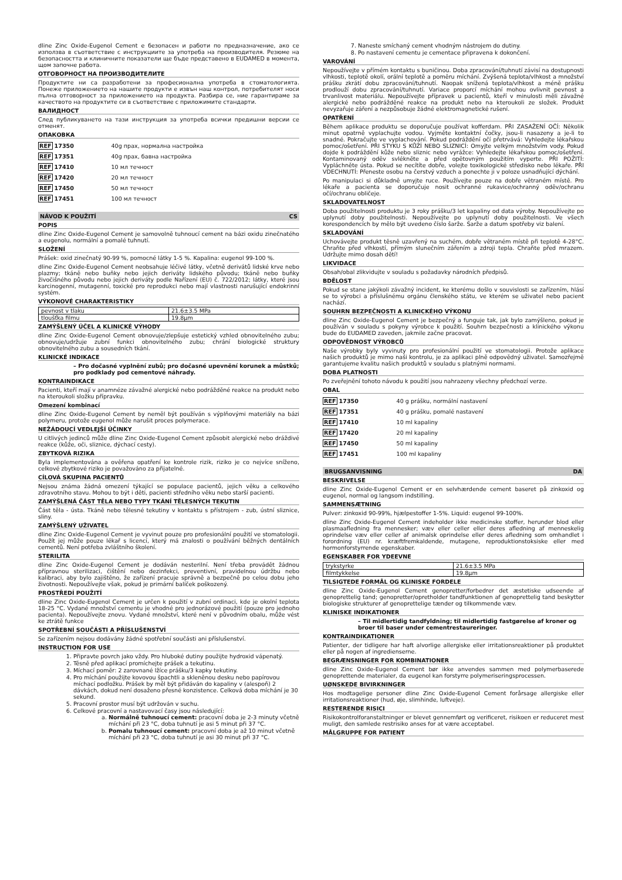dline Zinc Oxide-Eugenol Cement е безопасен и работи по предназначение, ако се използва в съответствие с инструкциите за употреба на производителя. Резюме на безопасността и клиничните показатели ще бъде представено в EUDAMED в момента, щом започне работа.
ОТГОВОРНОСТ НА ПРОИЗВОДИТЕЛИТЕ
Продуктите ни са разработени за професионална употреба в стоматологията. Понеже приложението на нашите продукти е извън наш контрол, потребителят носи пълна отговорност за приложението на продукта. Разбира се, ние гарантираме за качеството на продуктите си в съответствие с приложимите стандарти.
ВАЛИДНОСТ
След публикуването на тази инструкция за употреба всички предишни версии се отменят.
ОПАКОВКА
| REF 17350 | 40g прах, нормална настройка |
| REF 17351 | 40g прах, бавна настройка |
| REF 17410 | 10 мл течност |
| REF 17420 | 20 мл течност |
| REF 17450 | 50 мл течност |
| REF 17451 | 100 мл течност |
NÁVOD K POUŽITÍ CS
POPIS
dline Zinc Oxide-Eugenol Cement je samovolně tuhnoucí cement na bázi oxidu zinečnatého a eugenolu, normální a pomalé tuhnutí.
SLOŽENÍ
Prášek: oxid zinečnatý 90-99 %, pomocné látky 1-5 %. Kapalina: eugenol 99-100 %.
dline Zinc Oxide-Eugenol Cement neobsahuje léčivé látky, včetně derivátů lidské krve nebo plazmy; tkáně nebo buňky nebo jejich deriváty lidského původu; tkáně nebo buňky živočišného původu nebo jejich deriváty podle Nařízení (EU) č. 722/2012; látky, které jsou karcinogenní, mutagenní, toxické pro reprodukci nebo mají vlastnosti narušující endokrinní systém.
VÝKONOVÉ CHARAKTERISTIKY
| pevnost v tlaku | 21.6±3.5 MPa |
| tloušťka filmu | 19.8µm |
ZAMÝŠLENÝ ÚČEL A KLINICKÉ VÝHODY
dline Zinc Oxide-Eugenol Cement obnovuje/zlepšuje estetický vzhled obnovitelného zubu; obnovuje/udržuje zubní funkci obnovitelného zubu; chrání biologické struktury obnovitelného zubu a sousedních tkání.
KLINICKÉ INDIKACE
– Pro dočasné vyplnění zubů; pro dočasné upevnění korunek a můstků; pro podklady pod cementové náhrady.
KONTRAINDIKACE
Pacienti, kteří mají v anamnéze závažné alergické nebo podrážděné reakce na produkt nebo na kteroukoli složku přípravku.
Omezení kombinací
dline Zinc Oxide-Eugenol Cement by neměl být používán s výplňovými materiály na bázi polymeru, protože eugenol může narušit proces polymerace.
NEŽÁDOUCÍ VEDLEJŠÍ ÚČINKY
U citlivých jedinců může dline Zinc Oxide-Eugenol Cement způsobit alergické nebo dráždivé reakce (kůže, oči, sliznice, dýchací cesty).
ZBYTKOVÁ RIZIKA
Byla implementována a ověřena opatření ke kontrole rizik, riziko je co nejvíce sníženo, celkové zbytkové riziko je považováno za přijatelné.
CÍLOVÁ SKUPINA PACIENTŮ
Nejsou známa žádná omezení týkající se populace pacientů, jejich věku a celkového zdravotního stavu. Mohou to být i děti, pacienti středního věku nebo starší pacienti.
ZAMÝŠLENÁ ČÁST TĚLA NEBO TYPY TKÁNÍ TĚLESNÝCH TEKUTIN
Část těla - ústa. Tkáně nebo tělesné tekutiny v kontaktu s přístrojem - zub, ústní sliznice, sliny.
ZAMÝŠLENÝ UŽIVATEL
dline Zinc Oxide-Eugenol Cement je vyvinut pouze pro profesionální použití ve stomatologii. Použít jej může pouze lékař s licencí, který má znalosti o používání běžných dentálních cementů. Není potřeba zvláštního školení.
STERILITA
dline Zinc Oxide-Eugenol Cement je dodáván nesterilní. Není třeba provádět žádnou přípravnou sterilizaci, čištění nebo dezinfekci, preventivní, pravidelnou údržbu nebo kalibraci, aby bylo zajištěno, že zařízení pracuje správně a bezpečně po celou dobu jeho životnosti. Nepoužívejte však, pokud je primární balíček poškozený.
PROSTŘEDÍ POUŽITÍ
dline Zinc Oxide-Eugenol Cement je určen k použití v zubní ordinaci, kde je okolní teplota 18-25 °C. Vydané množství cementu je vhodné pro jednorázové použití (pouze pro jednoho pacienta). Nepoužívejte znovu. Vydané množství, které není v původním obalu, může vést ke ztrátě funkce
SPOTŘEBNÍ SOUČÁSTI A PŘÍSLUŠENSTVÍ
Se zařízením nejsou dodávány žádné spotřební součásti ani příslušenství.
INSTRUCTION FOR USE
1. Připravte povrch jako vždy. Pro hluboké dutiny použijte hydroxid vápenatý.
2. Těsně před aplikací promíchejte prášek a tekutinu.
3. Míchací poměr: 2 zarovnané lžíce prášku/3 kapky tekutiny.
4. Pro míchání použijte kovovou špachtli a skleněnou desku nebo papírovou míchací podložku. Prášek by měl být přidáván do kapaliny v (alespoň) 2 dávkách, dokud není dosaženo přesné konzistence. Celková doba míchání je 30 sekund.
5. Pracovní prostor musí být udržován v suchu.
6. Celkové pracovní a nastavovací časy jsou následující:
a. Normálně tuhnoucí cement: pracovní doba je 2-3 minuty včetně míchání při 23 °C, doba tuhnutí je asi 5 minut při 37 °C.
b. Pomalu tuhnoucí cement: pracovní doba je až 10 minut včetně míchání při 23 °C, doba tuhnutí je asi 30 minut při 37 °C.
7. Naneste smíchaný cement vhodným nástrojem do dutiny.
8. Po nastavení cementu je cementace připravena k dokončení.
VAROVÁNÍ
Nepoužívejte v přímém kontaktu s buničinou. Doba zpracování/tuhnutí závisí na dostupnosti vlhkosti, teplotě okolí, orální teplotě a poměru míchání. Zvýšená teplota/vlhkost a množství prášku zkrátí dobu zpracování/tuhnutí. Naopak snížená teplota/vlhkost a méně prášku prodlouží dobu zpracování/tuhnutí. Variace proporcí míchání mohou ovlivnit pevnost a trvanlivost materiálu. Nepoužívejte přípravek u pacientů, kteří v minulosti měli závažné alergické nebo podrážděné reakce na produkt nebo na kteroukoli ze složek. Produkt nevyzařuje záření a nezpůsobuje žádné elektromagnetické rušení.
OPATŘENÍ
Během aplikace produktu se doporučuje používat kofferdam. PŘI ZASAŽENÍ OČÍ: Několik minut opatrně vyplachujte vodou. Vyjměte kontaktní čočky, jsou-li nasazeny a je-li to snadné. Pokračujte ve vyplachování. Pokud podráždění očí přetrvává: Vyhledejte lékařskou pomoc/ošetření. PŘI STYKU S KŮŽÍ NEBO SLIZNICÍ: Omyjte velkým množstvím vody. Pokud dojde k podráždění kůže nebo sliznic nebo vyrážce: Vyhledejte lékařskou pomoc/ošetření. Kontaminovaný oděv svlékněte a před opětovným použitím vyperte. PŘI POŽITÍ: Vypláchněte ústa. Pokud se necítíte dobře, volejte toxikologické středisko nebo lékaře. PŘI VDECHNUTÍ: Přeneste osobu na čerstvý vzduch a ponechte ji v poloze usnadňující dýchání.
Po manipulaci si důkladně umyjte ruce. Používejte pouze na dobře větraném místě. Pro lékaře a pacienta se doporučuje nosit ochranné rukavice/ochranný oděv/ochranu očí/ochranu obličeje.
SKLADOVATELNOST
Doba použitelnosti produktu je 3 roky prášku/3 let kapaliny od data výroby. Nepoužívejte po uplynutí doby použitelnosti. Nepoužívejte po uplynutí doby použitelnosti. Ve všech korespondencích by mělo být uvedeno číslo šarže. Šarže a datum spotřeby viz balení.
SKLADOVÁNÍ
Uchovávejte produkt těsně uzavřený na suchém, dobře větraném místě při teplotě 4-28°C. Chraňte před vlhkostí, přímým slunečním zářením a zdroji tepla. Chraňte před mrazem. Udržujte mimo dosah dětí!
LIKVIDACE
Obsah/obal zlikvidujte v souladu s požadavky národních předpisů.
BDĚLOST
Pokud se stane jakýkoli závažný incident, ke kterému došlo v souvislosti se zařízením, hlásí se to výrobci a příslušnému orgánu členského státu, ve kterém se uživatel nebo pacient nachází.
SOUHRN BEZPEČNOSTI A KLINICKÉHO VÝKONU
dline Zinc Oxide-Eugenol Cement je bezpečný a funguje tak, jak bylo zamýšleno, pokud je používán v souladu s pokyny výrobce k použití. Souhrn bezpečnosti a klinického výkonu bude do EUDAMED zaveden, jakmile začne pracovat.
ODPOVĚDNOST VÝROBCŮ
Naše výrobky byly vyvinuty pro profesionální použití ve stomatologii. Protože aplikace našich produktů je mimo naši kontrolu, je za aplikaci plně odpovědný uživatel. Samozřejmě garantujeme kvalitu našich produktů v souladu s platnými normami.
DOBA PLATNOSTI
Po zveřejnění tohoto návodu k použití jsou nahrazeny všechny předchozí verze.
OBAL
| REF 17350 | 40 g prášku, normální nastavení |
| REF 17351 | 40 g prášku, pomalé nastavení |
| REF 17410 | 10 ml kapaliny |
| REF 17420 | 20 ml kapaliny |
| REF 17450 | 50 ml kapaliny |
| REF 17451 | 100 ml kapaliny |
BRUGSANVISNING DA
BESKRIVELSE
dline Zinc Oxide-Eugenol Cement er en selvhærdende cement baseret på zinkoxid og eugenol, normal og langsom indstilling.
SAMMENSÆTNING
Pulver: zinkoxid 90-99%, hjælpestoffer 1-5%. Liquid: eugenol 99-100%.
dline Zinc Oxide-Eugenol Cement indeholder ikke medicinske stoffer, herunder blod eller plasmaafledning fra mennesker; væv eller celler eller deres afledning af menneskelig oprindelse væv eller celler af animalsk oprindelse eller deres afledning som omhandlet i forordning (EU) nr. kræftfremkaldende, mutagene, reproduktionstoksiske eller med hormonforstyrrende egenskaber.
EGENSKABER FOR YDEEVNE
| trykstyrke | 21.6±3.5 MPa |
| filmtykkelse | 19.8µm |
TILSIGTEDE FORMÅL OG KLINISKE FORDELE
dline Zinc Oxide-Eugenol Cement genopretter/forbedrer det æstetiske udseende af genoprettelig tand; genopretter/opretholder tandfunktionen af genoprettelig tand beskytter biologiske strukturer af genoprettelige tænder og tilkommende væv.
KLINISKE INDIKATIONER
– Til midlertidig tandfyldning; til midlertidig fastgørelse af kroner og broer til baser under cementrestaureringer.
KONTRAINDIKATIONER
Patienter, der tidligere har haft alvorlige allergiske eller irritationsreaktioner på produktet eller på nogen af ingredienserne.
BEGRÆNSNINGER FOR KOMBINATIONER
dline Zinc Oxide-Eugenol Cement bør ikke anvendes sammen med polymerbaserede genoprettende materialer, da eugenol kan forstyrre polymeriseringsprocessen.
UØNSKEDE BIVIRKNINGER
Hos modtagelige personer dline Zinc Oxide-Eugenol Cement forårsage allergiske eller irritationsreaktioner (hud, øje, slimhinde, luftveje).
RESTERENDE RISICI
Risikokontrolforanstaltninger er blevet gennemført og verificeret, risikoen er reduceret mest muligt, den samlede restrisiko anses for at være acceptabel.
MÅLGRUPPE FOR PATIENT